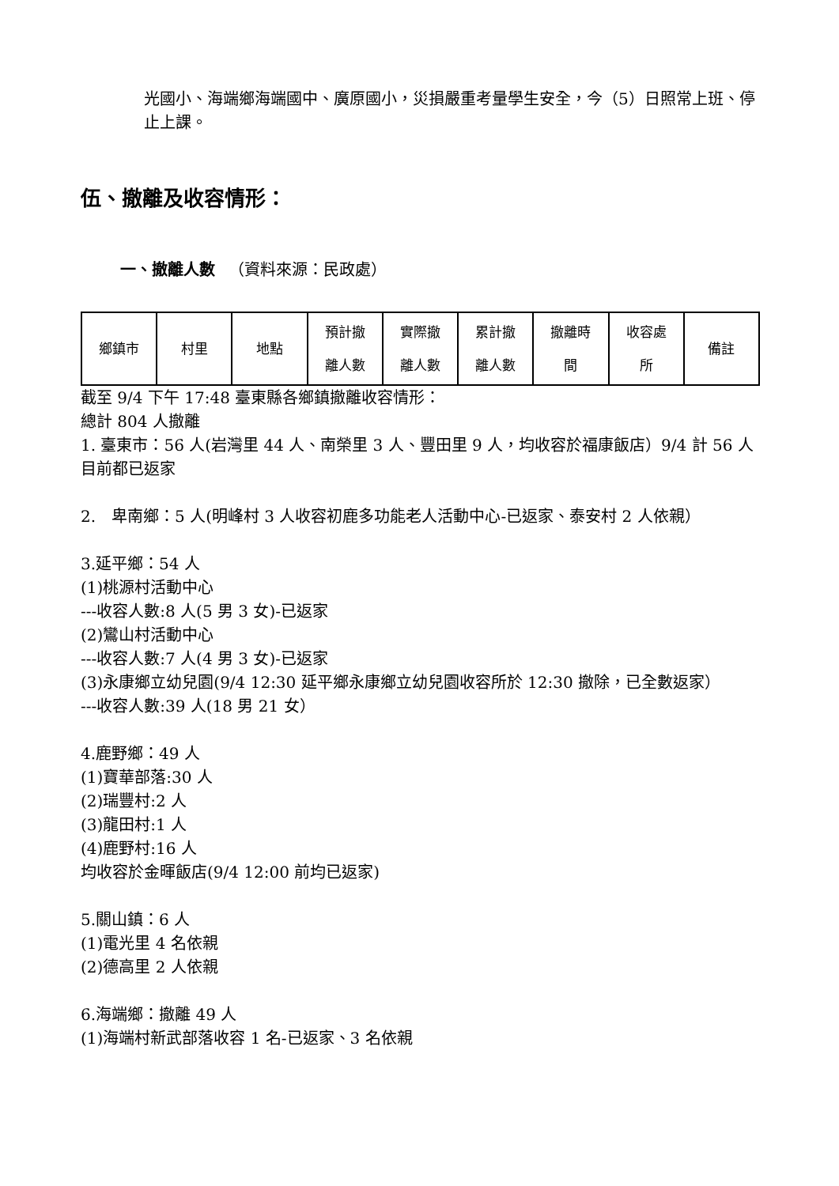光國小、海端鄉海端國中、廣原國小，災損嚴重考量學生安全，今（5）日照常上班、停止上課。
伍、撤離及收容情形：
一、撤離人數 　（資料來源：民政處）
| 鄉鎮市 | 村里 | 地點 | 預計撤 離人數 | 實際撤 離人數 | 累計撤 離人數 | 撤離時 間 | 收容處 所 | 備註 |
截至 9/4 下午 17:48 臺東縣各鄉鎮撤離收容情形：
總計 804 人撤離
1. 臺東市：56 人(岩灣里 44 人、南榮里 3 人、豐田里 9 人，均收容於福康飯店）9/4 計 56 人目前都已返家
2.　卑南鄉：5 人(明峰村 3 人收容初鹿多功能老人活動中心-已返家、泰安村 2 人依親）
3.延平鄉：54 人
(1)桃源村活動中心
---收容人數:8 人(5 男 3 女)-已返家
(2)鸞山村活動中心
---收容人數:7 人(4 男 3 女)-已返家
(3)永康鄉立幼兒園(9/4 12:30 延平鄉永康鄉立幼兒園收容所於 12:30 撤除，已全數返家）
---收容人數:39 人(18 男 21 女）
4.鹿野鄉：49 人
(1)寶華部落:30 人
(2)瑞豐村:2 人
(3)龍田村:1 人
(4)鹿野村:16 人
均收容於金暉飯店(9/4 12:00 前均已返家)
5.關山鎮：6 人
(1)電光里 4 名依親
(2)德高里 2 人依親
6.海端鄉：撤離 49 人
(1)海端村新武部落收容 1 名-已返家、3 名依親